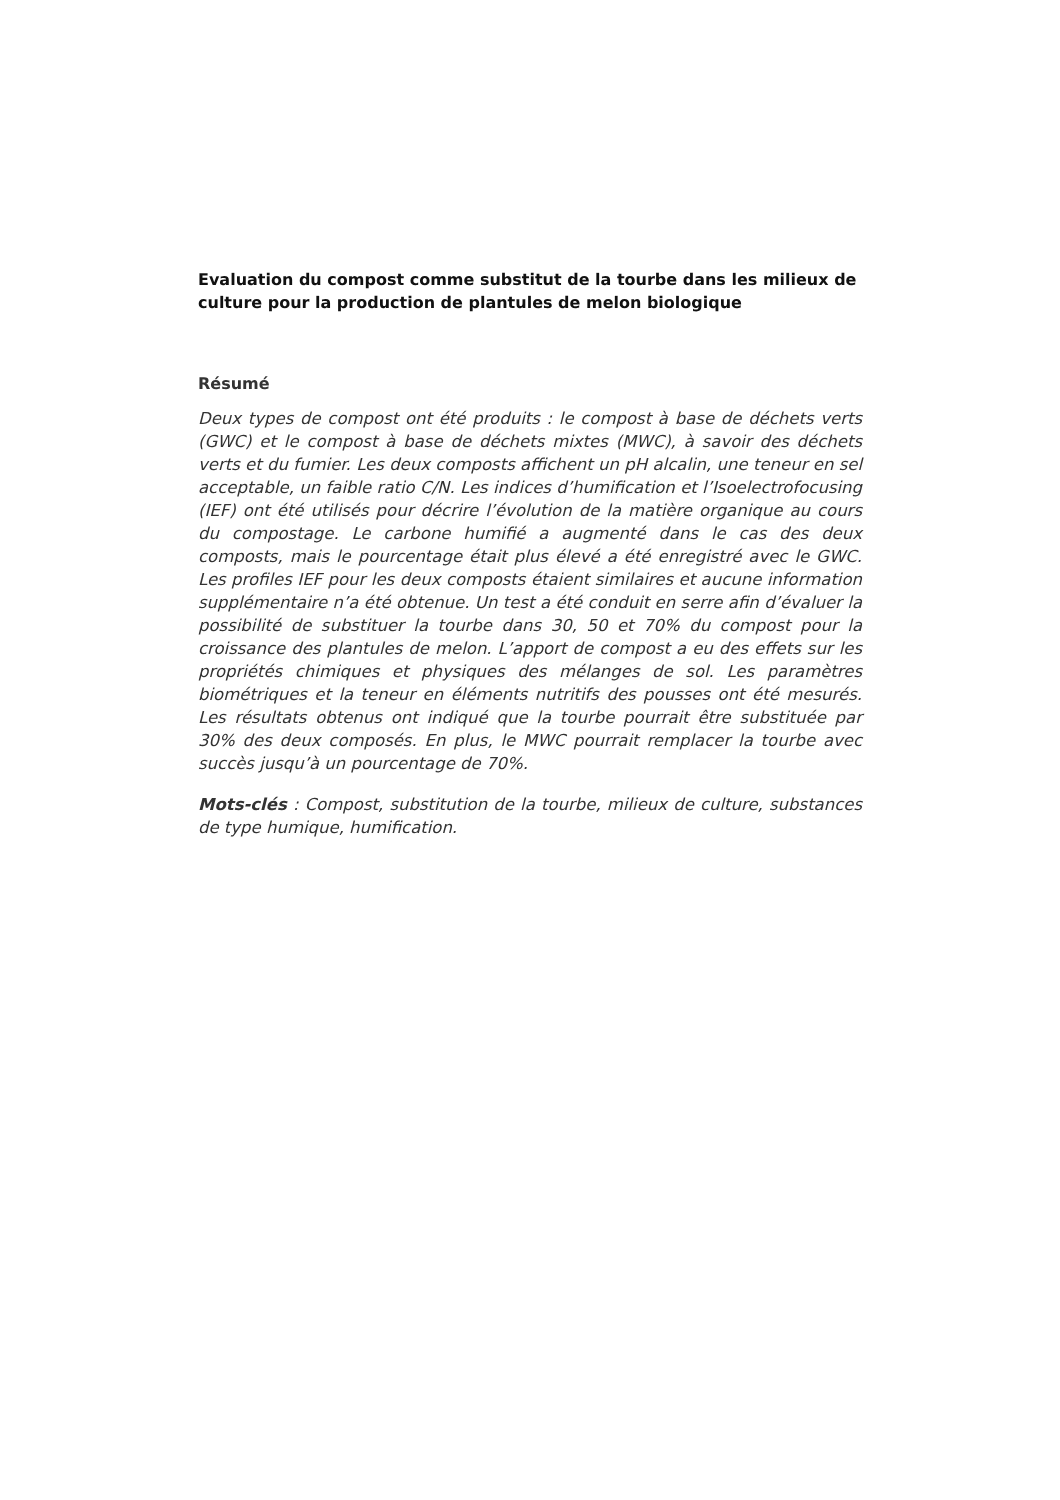Evaluation du compost comme substitut de la tourbe dans les milieux de culture pour la production de plantules de melon biologique
Résumé
Deux types de compost ont été produits : le compost à base de déchets verts (GWC) et le compost à base de déchets mixtes (MWC), à savoir des déchets verts et du fumier. Les deux composts affichent un pH alcalin, une teneur en sel acceptable, un faible ratio C/N. Les indices d’humification et l’Isoelectrofocusing (IEF) ont été utilisés pour décrire l’évolution de la matière organique au cours du compostage. Le carbone humifié a augmenté dans le cas des deux composts, mais le pourcentage était plus élevé a été enregistré avec le GWC. Les profiles IEF pour les deux composts étaient similaires et aucune information supplémentaire n’a été obtenue. Un test a été conduit en serre afin d’évaluer la possibilité de substituer la tourbe dans 30, 50 et 70% du compost pour la croissance des plantules de melon. L’apport de compost a eu des effets sur les propriétés chimiques et physiques des mélanges de sol. Les paramètres biométriques et la teneur en éléments nutritifs des pousses ont été mesurés. Les résultats obtenus ont indiqué que la tourbe pourrait être substituée par 30% des deux composés. En plus, le MWC pourrait remplacer la tourbe avec succès jusqu’à un pourcentage de 70%.
Mots-clés : Compost, substitution de la tourbe, milieux de culture, substances de type humique, humification.